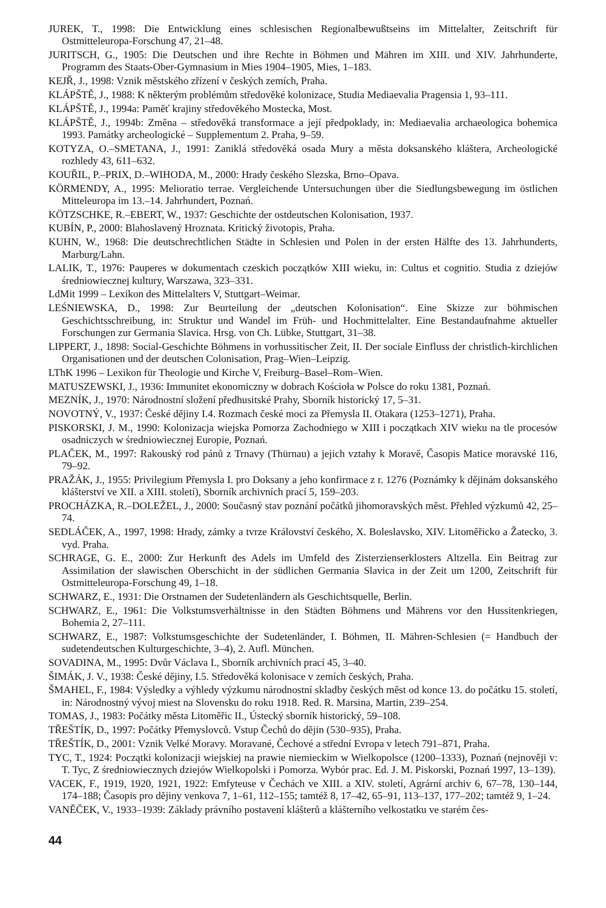JUREK, T., 1998: Die Entwicklung eines schlesischen Regionalbewußtseins im Mittelalter, Zeitschrift für Ostmitteleuropa-Forschung 47, 21–48.
JURITSCH, G., 1905: Die Deutschen und ihre Rechte in Böhmen und Mähren im XIII. und XIV. Jahrhunderte, Programm des Staats-Ober-Gymnasium in Mies 1904–1905, Mies, 1–183.
KEJŘ, J., 1998: Vznik městského zřízení v českých zemích, Praha.
KLÁPŠTĚ, J., 1988: K některým problémům středověké kolonizace, Studia Mediaevalia Pragensia 1, 93–111.
KLÁPŠTĚ, J., 1994a: Paměť krajiny středověkého Mostecka, Most.
KLÁPŠTĚ, J., 1994b: Změna – středověká transformace a její předpoklady, in: Mediaevalia archaeologica bohemica 1993. Památky archeologické – Supplementum 2. Praha, 9–59.
KOTYZA, O.–SMETANA, J., 1991: Zaniklá středověká osada Mury a města doksanského kláštera, Archeologické rozhledy 43, 611–632.
KOUŘIL, P.–PRIX, D.–WIHODA, M., 2000: Hrady českého Slezska, Brno–Opava.
KÖRMENDY, A., 1995: Melioratio terrae. Vergleichende Untersuchungen über die Siedlungsbewegung im östlichen Mitteleuropa im 13.–14. Jahrhundert, Poznań.
KÖTZSCHKE, R.–EBERT, W., 1937: Geschichte der ostdeutschen Kolonisation, 1937.
KUBÍN, P., 2000: Blahoslavený Hroznata. Kritický životopis, Praha.
KUHN, W., 1968: Die deutschrechtlichen Städte in Schlesien und Polen in der ersten Hälfte des 13. Jahrhunderts, Marburg/Lahn.
LALIK, T., 1976: Pauperes w dokumentach czeskich początków XIII wieku, in: Cultus et cognitio. Studia z dziejów średniowiecznej kultury, Warszawa, 323–331.
LdMit 1999 – Lexikon des Mittelalters V, Stuttgart–Weimar.
LEŚNIEWSKA, D., 1998: Zur Beurteilung der „deutschen Kolonisation“. Eine Skizze zur böhmischen Geschichtsschreibung, in: Struktur und Wandel im Früh- und Hochmittelalter. Eine Bestandaufnahme aktueller Forschungen zur Germania Slavica. Hrsg. von Ch. Lübke, Stuttgart, 31–38.
LIPPERT, J., 1898: Social-Geschichte Böhmens in vorhussitischer Zeit, II. Der sociale Einfluss der christlich-kirchlichen Organisationen und der deutschen Colonisation, Prag–Wien–Leipzig.
LThK 1996 – Lexikon für Theologie und Kirche V, Freiburg–Basel–Rom–Wien.
MATUSZEWSKI, J., 1936: Immunitet ekonomiczny w dobrach Kościoła w Polsce do roku 1381, Poznań.
MEZNÍK, J., 1970: Národnostní složení předhusitské Prahy, Sborník historický 17, 5–31.
NOVOTNÝ, V., 1937: České dějiny I.4. Rozmach české moci za Přemysla II. Otakara (1253–1271), Praha.
PISKORSKI, J. M., 1990: Kolonizacja wiejska Pomorza Zachodniego w XIII i początkach XIV wieku na tle procesów osadniczych w średniowiecznej Europie, Poznań.
PLAČEK, M., 1997: Rakouský rod pánů z Trnavy (Thürnau) a jejich vztahy k Moravě, Časopis Matice moravské 116, 79–92.
PRAŽÁK, J., 1955: Privilegium Přemysla I. pro Doksany a jeho konfirmace z r. 1276 (Poznámky k dějinám doksanského klášterství ve XII. a XIII. století), Sborník archivních prací 5, 159–203.
PROCHÁZKA, R.–DOLEŽEL, J., 2000: Současný stav poznání počátků jihomoravských měst. Přehled výzkumů 42, 25–74.
SEDLÁČEK, A., 1997, 1998: Hrady, zámky a tvrze Království českého, X. Boleslavsko, XIV. Litoměřicko a Žatecko, 3. vyd. Praha.
SCHRAGE, G. E., 2000: Zur Herkunft des Adels im Umfeld des Zisterzienserklosters Altzella. Ein Beitrag zur Assimilation der slawischen Oberschicht in der südlichen Germania Slavica in der Zeit um 1200, Zeitschrift für Ostmitteleuropa-Forschung 49, 1–18.
SCHWARZ, E., 1931: Die Orstnamen der Sudetenländern als Geschichtsquelle, Berlin.
SCHWARZ, E., 1961: Die Volkstumsverhältnisse in den Städten Böhmens und Mährens vor den Hussitenkriegen, Bohemia 2, 27–111.
SCHWARZ, E., 1987: Volkstumsgeschichte der Sudetenländer, I. Böhmen, II. Mähren-Schlesien (= Handbuch der sudetendeutschen Kulturgeschichte, 3–4), 2. Aufl. München.
SOVADINA, M., 1995: Dvůr Václava I., Sborník archivních prací 45, 3–40.
ŠIMÁK, J. V., 1938: České dějiny, I.5. Středověká kolonisace v zemích českých, Praha.
ŠMAHEL, F., 1984: Výsledky a výhledy výzkumu národnostní skladby českých měst od konce 13. do počátku 15. století, in: Národnostný vývoj miest na Slovensku do roku 1918. Red. R. Marsina, Martin, 239–254.
TOMAS, J., 1983: Počátky města Litoměřic II., Ústecký sborník historický, 59–108.
TŘEŠTÍK, D., 1997: Počátky Přemyslovců. Vstup Čechů do dějin (530–935), Praha.
TŘEŠTÍK, D., 2001: Vznik Velké Moravy. Moravané, Čechové a střední Evropa v letech 791–871, Praha.
TYC, T., 1924: Początki kolonizacji wiejskiej na prawie niemieckim w Wielkopolsce (1200–1333), Poznań (nejnověji v: T. Tyc, Z średniowiecznych dziejów Wielkopolski i Pomorza. Wybór prac. Ed. J. M. Piskorski, Poznań 1997, 13–139).
VACEK, F., 1919, 1920, 1921, 1922: Emfyteuse v Čechách ve XIII. a XIV. století, Agrární archiv 6, 67–78, 130–144, 174–188; Časopis pro dějiny venkova 7, 1–61, 112–155; tamtéž 8, 17–42, 65–91, 113–137, 177–202; tamtéž 9, 1–24.
VANĚČEK, V., 1933–1939: Základy právního postavení klášterů a klášterního velkostatku ve starém čes-
44